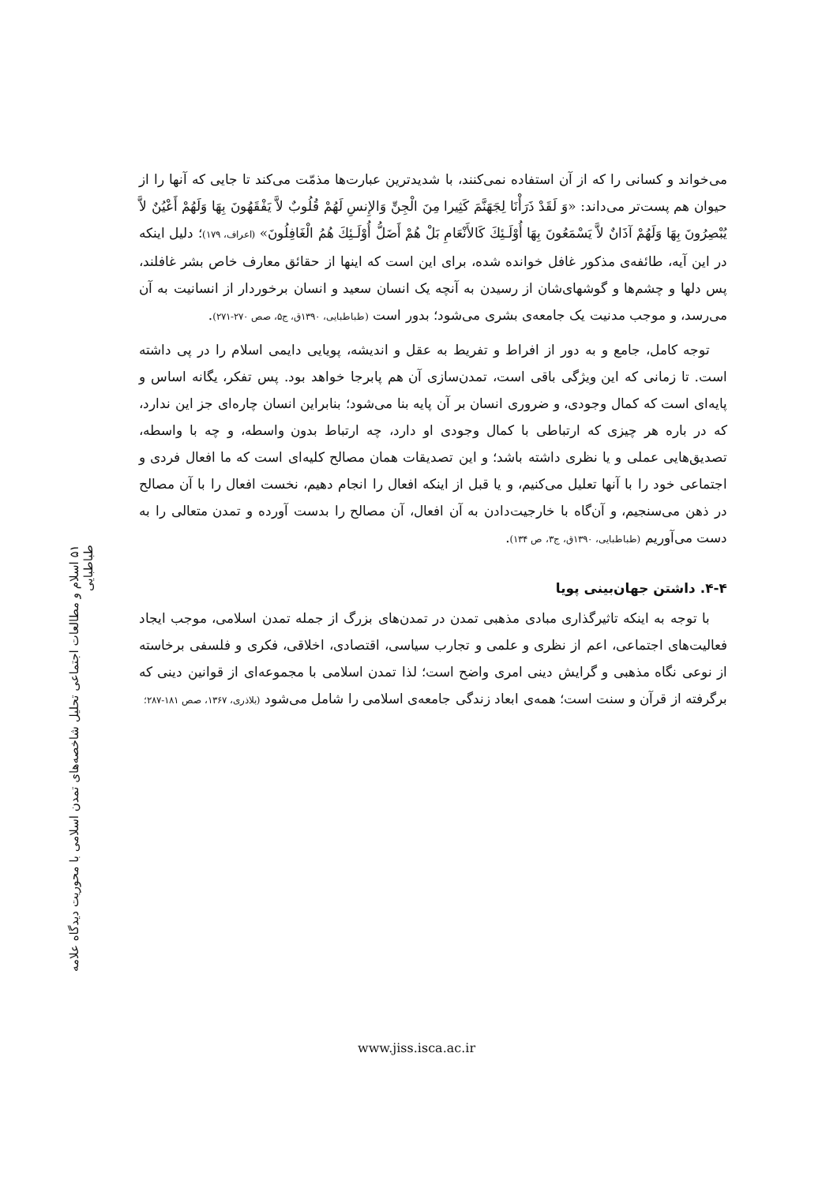۵۱ اسلام و مطالعات اجتماعی تحلیل شاخصه‌های تمدن اسلامی با محوریت دیدگاه علامه طباطبایی
می‌خواند و کسانی را که از آن استفاده نمی‌کنند، با شدیدترین عبارت‌ها مذمّت می‌کند تا جایی که آنها را از حیوان هم پست‌تر می‌داند: «وَ لَقَدْ ذَرَأْنَا لِجَهَنَّمَ كَثِيرا مِنَ الْجِنِّ وَالإِنسِ لَهُمْ قُلُوبٌ لاَّ يَفْقَهُونَ بِهَا وَلَهُمْ أَعْيُنٌ لاَّ يُبْصِرُونَ بِهَا وَلَهُمْ آذَانٌ لاَّ يَسْمَعُونَ بِهَا أُوْلَـئِكَ كَالأَنْعَامِ بَلْ هُمْ أَضَلُّ أُوْلَـئِكَ هُمُ الْغَافِلُونَ» (اعراف، ۱۷۹)؛ دلیل اینکه در این آیه، طائفه‌ی مذکور غافل خوانده شده، برای این است که اینها از حقائق معارف خاص بشر غافلند، پس دلها و چشم‌ها و گوشهای‌شان از رسیدن به آنچه یک انسان سعید و انسان برخوردار از انسانیت به آن می‌رسد، و موجب مدنیت یک جامعه‌ی بشری می‌شود؛ بدور است (طباطبایی، ۱۳۹۰ق، ج۵، صص ۲۷۰-۲۷۱).
توجه کامل، جامع و به دور از افراط و تفریط به عقل و اندیشه، پویایی دایمی اسلام را در پی داشته است. تا زمانی که این ویژگی باقی است، تمدن‌سازی آن هم پابرجا خواهد بود. پس تفکر، یگانه اساس و پایه‌ای است که کمال وجودی، و ضروری انسان بر آن پایه بنا می‌شود؛ بنابراین انسان چاره‌ای جز این ندارد، که در باره هر چیزی که ارتباطی با کمال وجودی او دارد، چه ارتباط بدون واسطه، و چه با واسطه، تصدیق‌هایی عملی و یا نظری داشته باشد؛ و این تصدیقات همان مصالح کلیه‌ای است که ما افعال فردی و اجتماعی خود را با آنها تعلیل می‌کنیم، و یا قبل از اینکه افعال را انجام دهیم، نخست افعال را با آن مصالح در ذهن می‌سنجیم، و آن‌گاه با خارجیت‌دادن به آن افعال، آن مصالح را بدست آورده و تمدن متعالی را به دست می‌آوریم (طباطبایی، ۱۳۹۰ق، ج۳، ص ۱۳۴).
۴-۴. داشتن جهان‌بینی پویا
با توجه به اینکه تاثیرگذاری مبادی مذهبی تمدن در تمدن‌های بزرگ از جمله تمدن اسلامی، موجب ایجاد فعالیت‌های اجتماعی، اعم از نظری و علمی و تجارب سیاسی، اقتصادی، اخلاقی، فکری و فلسفی برخاسته از نوعی نگاه مذهبی و گرایش دینی امری واضح است؛ لذا تمدن اسلامی با مجموعه‌ای از قوانین دینی که برگرفته از قرآن و سنت است؛ همه‌ی ابعاد زندگی جامعه‌ی اسلامی را شامل می‌شود (بلاذری، ۱۳۶۷، صص ۱۸۱-۲۸۷؛
www.jiss.isca.ac.ir